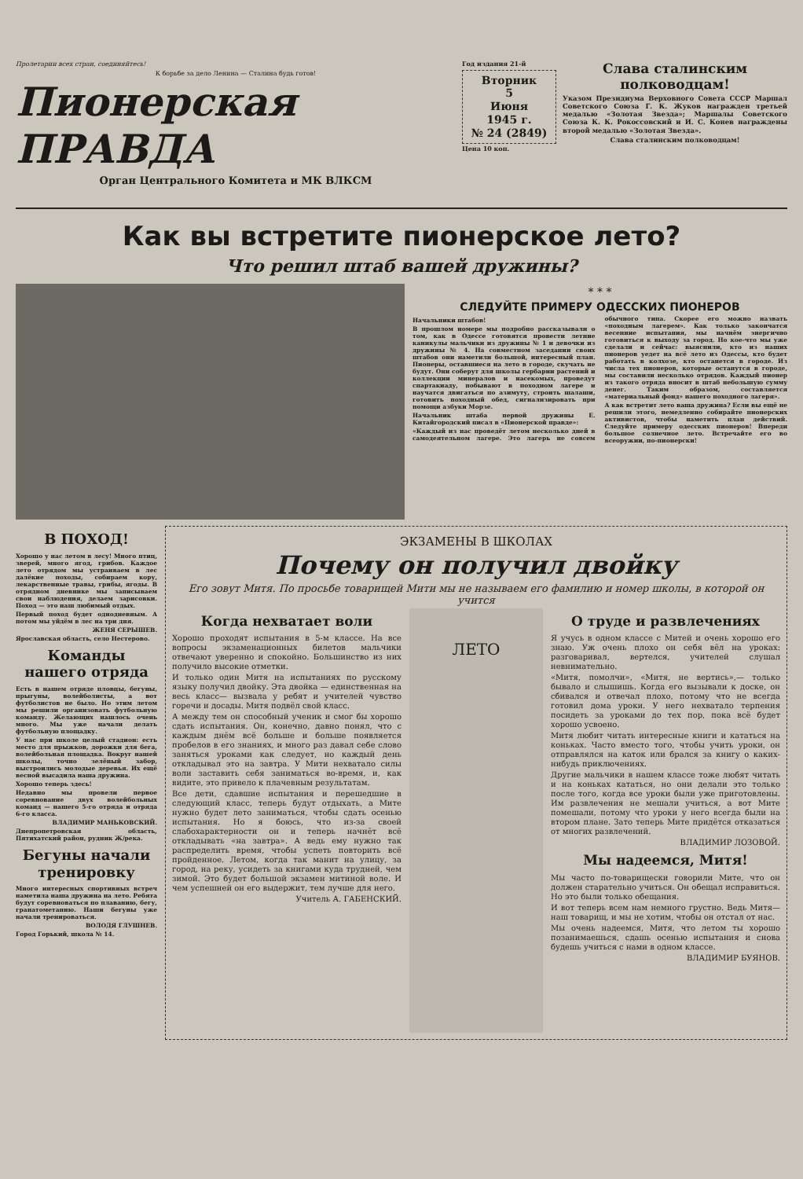Пролетарии всех стран, соединяйтесь!
К борьбе за дело Ленина — Сталина будь готов!
Пионерская ПРАВДА
Орган Центрального Комитета и МК ВЛКСМ
Год издания 21-й
Вторник
5
Июня
1945 г.
№ 24 (2849)
Цена 10 коп.
Слава сталинским полководцам!
Указом Президиума Верховного Совета СССР Маршал Советского Союза Г. К. Жуков награжден третьей медалью «Золотая Звезда»; Маршалы Советского Союза К. К. Рокоссовский и И. С. Конев награждены второй медалью «Золотая Звезда».
Слава сталинским полководцам!
Как вы встретите пионерское лето?
Что решил штаб вашей дружины?
* * *
СЛЕДУЙТЕ ПРИМЕРУ ОДЕССКИХ ПИОНЕРОВ
Начальники штабов!
В прошлом номере мы подробно рассказывали о том, как в Одессе готовятся провести летние каникулы мальчики из дружины № 1 и девочки из дружины № 4. На совместном заседании своих штабов они наметили большой, интересный план. Пионеры, оставшиеся на лето в городе, скучать не будут. Они соберут для школы гербарии растений и коллекции минералов и насекомых, проведут спартакиаду, побывают в походном лагере и научатся двигаться по азимуту, строить шалаши, готовить походный обед, сигнализировать при помощи азбуки Морзе.
Начальник штаба первой дружины Е. Китайгородский писал в «Пионерской правде»:
«Каждый из нас проведёт летом несколько дней в самодеятельном лагере. Это лагерь не совсем обычного типа. Скорее его можно назвать «походным лагерем». Как только закончатся весенние испытания, мы начнём энергично готовиться к выходу за город. Но кое-что мы уже сделали и сейчас: выяснили, кто из наших пионеров уедет на всё лето из Одессы, кто будет работать в колхозе, кто останется в городе. Из числа тех пионеров, которые останутся в городе, мы составили несколько отрядов. Каждый пионер из такого отряда вносит в штаб небольшую сумму денег. Таким образом, составляется «материальный фонд» нашего походного лагеря».
А как встретит лето ваша дружина? Если вы ещё не решили этого, немедленно собирайте пионерских активистов, чтобы наметить план действий. Следуйте примеру одесских пионеров! Впереди большое солнечное лето. Встречайте его во всеоружии, по-пионерски!
В ПОХОД!
Хорошо у нас летом в лесу! Много птиц, зверей, много ягод, грибов. Каждое лето отрядом мы устраиваем в лес далёкие походы, собираем кору, лекарственные травы, грибы, ягоды. В отрядном дневнике мы записываем свои наблюдения, делаем зарисовки. Поход — это наш любимый отдых.
Первый поход будет однодневным. А потом мы уйдём в лес на три дня.
ЖЕНЯ СЕРЫШЕВ.
Ярославская область, село Нестерово.
Команды нашего отряда
Есть в нашем отряде пловцы, бегуны, прыгуны, волейболисты, а вот футболистов не было. Но этим летом мы решили организовать футбольную команду. Желающих нашлось очень много. Мы уже начали делать футбольную площадку.
У нас при школе целый стадион: есть место для прыжков, дорожки для бега, волейбольная площадка. Вокруг нашей школы, точно зелёный забор, выстроились молодые деревья. Их ещё весной высадила наша дружина.
Хорошо теперь здесь!
Недавно мы провели первое соревнование двух волейбольных команд — нашего 5-го отряда и отряда 6-го класса.
ВЛАДИМИР МАНЬКОВСКИЙ.
Днепропетровская область, Пятихатский район, рудник Ж/река.
Бегуны начали тренировку
Много интересных спортивных встреч наметила наша дружина на лето. Ребята будут соревноваться по плаванию, бегу, гранатометанию. Наши бегуны уже начали тренироваться.
ВОЛОДЯ ГЛУШНЕВ.
Город Горький, школа № 14.
ЭКЗАМЕНЫ В ШКОЛАХ
Почему он получил двойку
Его зовут Митя. По просьбе товарищей Мити мы не называем его фамилию и номер школы, в которой он учится
Когда нехватает воли
Хорошо проходят испытания в 5-м классе. На все вопросы экзаменационных билетов мальчики отвечают уверенно и спокойно. Большинство из них получило высокие отметки.
И только один Митя на испытаниях по русскому языку получил двойку. Эта двойка — единственная на весь класс— вызвала у ребят и учителей чувство горечи и досады. Митя подвёл свой класс.
А между тем он способный ученик и смог бы хорошо сдать испытания. Он, конечно, давно понял, что с каждым днём всё больше и больше появляется пробелов в его знаниях, и много раз давал себе слово заняться уроками как следует, но каждый день откладывал это на завтра. У Мити нехватало силы воли заставить себя заниматься во-время, и, как видите, это привело к плачевным результатам.
Все дети, сдавшие испытания и перешедшие в следующий класс, теперь будут отдыхать, а Мите нужно будет лето заниматься, чтобы сдать осенью испытания. Но я боюсь, что из-за своей слабохарактерности он и теперь начнёт всё откладывать «на завтра». А ведь ему нужно так распределить время, чтобы успеть повторить всё пройденное. Летом, когда так манит на улицу, за город, на реку, усидеть за книгами куда трудней, чем зимой. Это будет большой экзамен митиной воле. И чем успешней он его выдержит, тем лучше для него.
Учитель А. ГАБЕНСКИЙ.
ЛЕТО
О труде и развлечениях
Я учусь в одном классе с Митей и очень хорошо его знаю. Уж очень плохо он себя вёл на уроках: разговаривал, вертелся, учителей слушал невнимательно.
«Митя, помолчи», «Митя, не вертись»,— только бывало и слышишь. Когда его вызывали к доске, он сбивался и отвечал плохо, потому что не всегда готовил дома уроки. У него нехватало терпения посидеть за уроками до тех пор, пока всё будет хорошо усвоено.
Митя любит читать интересные книги и кататься на коньках. Часто вместо того, чтобы учить уроки, он отправлялся на каток или брался за книгу о каких-нибудь приключениях.
Другие мальчики в нашем классе тоже любят читать и на коньках кататься, но они делали это только после того, когда все уроки были уже приготовлены. Им развлечения не мешали учиться, а вот Мите помешали, потому что уроки у него всегда были на втором плане. Зато теперь Мите придётся отказаться от многих развлечений.
ВЛАДИМИР ЛОЗОВОЙ.
Мы надеемся, Митя!
Мы часто по-товарищески говорили Мите, что он должен старательно учиться. Он обещал исправиться. Но это были только обещания.
И вот теперь всем нам немного грустно. Ведь Митя—наш товарищ, и мы не хотим, чтобы он отстал от нас.
Мы очень надеемся, Митя, что летом ты хорошо позанимаешься, сдашь осенью испытания и снова будешь учиться с нами в одном классе.
ВЛАДИМИР БУЯНОВ.